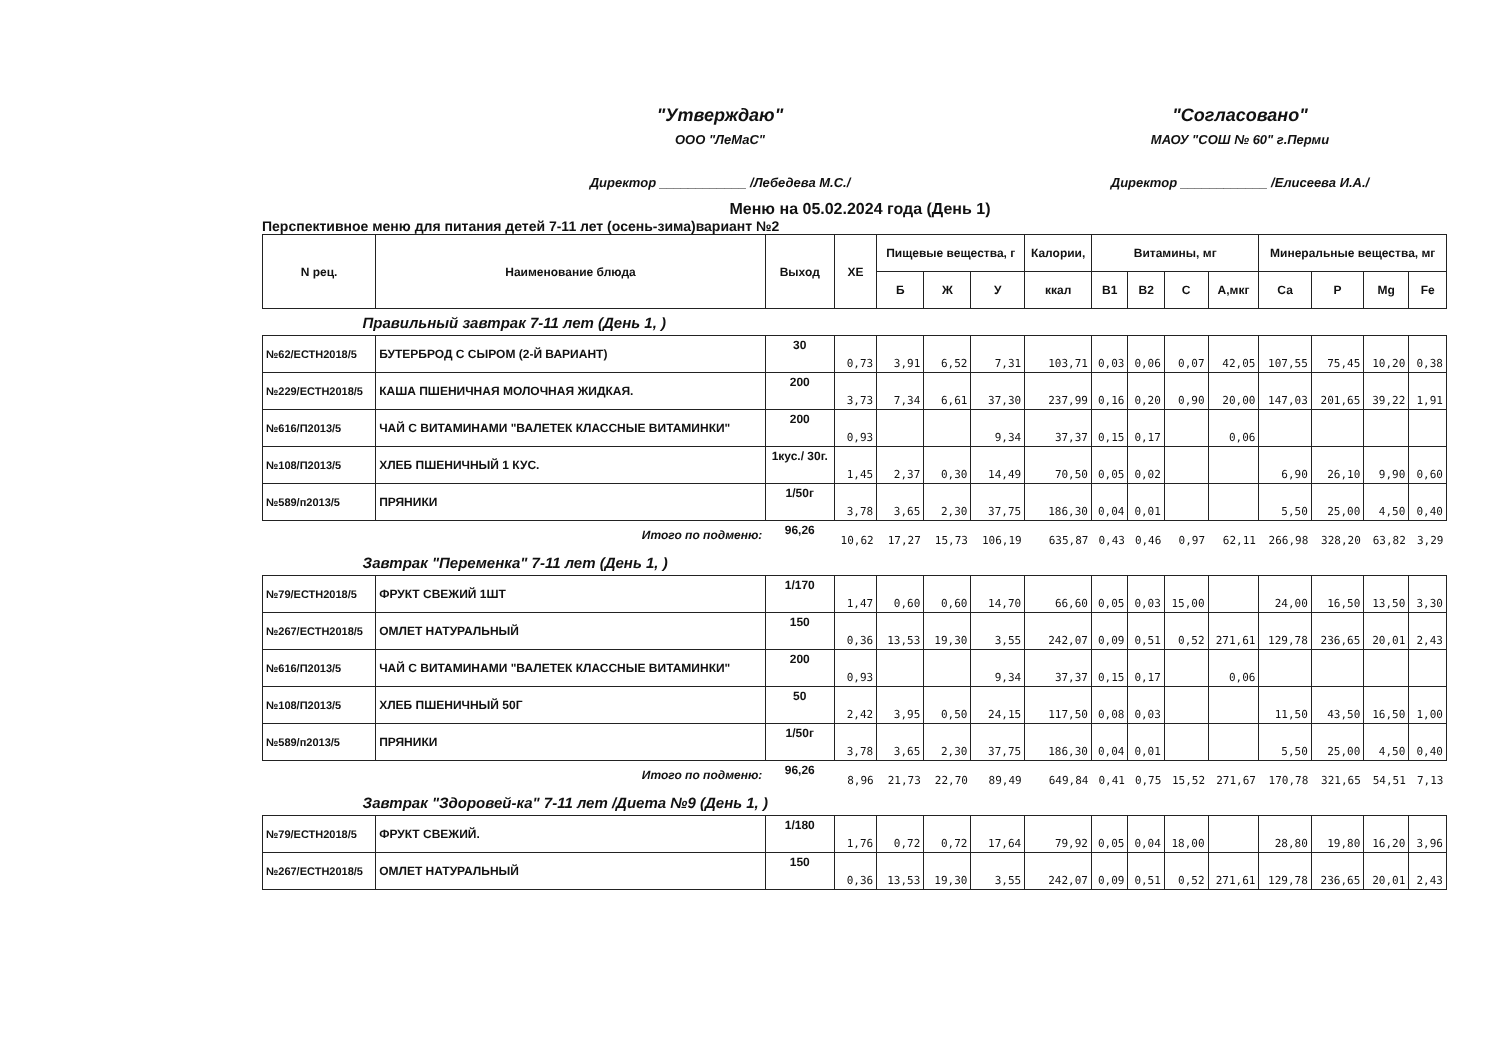"Утверждаю"
ООО "ЛеМаС"
Директор ____________ /Лебедева М.С./
"Согласовано"
МАОУ "СОШ № 60" г.Перми
Директор ____________ /Елисеева И.А./
Меню на 05.02.2024 года (День 1)
Перспективное меню для питания детей 7-11 лет (осень-зима)вариант №2
| N рец. | Наименование блюда | Выход | ХЕ | Пищевые вещества, г | | | Калории, | Витамины, мг | | | | Минеральные вещества, мг | | | |
| --- | --- | --- | --- | --- | --- | --- | --- | --- | --- | --- | --- | --- | --- | --- | --- |
| | | | | Б | Ж | У | ккал | В1 | В2 | С | А,мкг | Са | Р | Mg | Fe |
| Правильный завтрак 7-11 лет (День 1, ) | | | | | | | | | | | | | | | |
| №62/ЕСТН2018/5 | БУТЕРБРОД С СЫРОМ (2-Й ВАРИАНТ) | 30 | 0,73 | 3,91 | 6,52 | 7,31 | 103,71 | 0,03 | 0,06 | 0,07 | 42,05 | 107,55 | 75,45 | 10,20 | 0,38 |
| №229/ЕСТН2018/5 | КАША ПШЕНИЧНАЯ МОЛОЧНАЯ ЖИДКАЯ. | 200 | 3,73 | 7,34 | 6,61 | 37,30 | 237,99 | 0,16 | 0,20 | 0,90 | 20,00 | 147,03 | 201,65 | 39,22 | 1,91 |
| №616/П2013/5 | ЧАЙ С ВИТАМИНАМИ "ВАЛЕТЕК КЛАССНЫЕ ВИТАМИНКИ" | 200 | 0,93 | | | 9,34 | 37,37 | 0,15 | 0,17 | | 0,06 | | | | |
| №108/П2013/5 | ХЛЕБ ПШЕНИЧНЫЙ 1 КУС. | 1кус./ 30г. | 1,45 | 2,37 | 0,30 | 14,49 | 70,50 | 0,05 | 0,02 | | | 6,90 | 26,10 | 9,90 | 0,60 |
| №589/п2013/5 | ПРЯНИКИ | 1/50г | 3,78 | 3,65 | 2,30 | 37,75 | 186,30 | 0,04 | 0,01 | | | 5,50 | 25,00 | 4,50 | 0,40 |
| | Итого по подменю: | 96,26 | 10,62 | 17,27 | 15,73 | 106,19 | 635,87 | 0,43 | 0,46 | 0,97 | 62,11 | 266,98 | 328,20 | 63,82 | 3,29 |
| Завтрак "Переменка" 7-11 лет (День 1, ) | | | | | | | | | | | | | | | |
| №79/ЕСТН2018/5 | ФРУКТ СВЕЖИЙ 1ШТ | 1/170 | 1,47 | 0,60 | 0,60 | 14,70 | 66,60 | 0,05 | 0,03 | 15,00 | | 24,00 | 16,50 | 13,50 | 3,30 |
| №267/ЕСТН2018/5 | ОМЛЕТ НАТУРАЛЬНЫЙ | 150 | 0,36 | 13,53 | 19,30 | 3,55 | 242,07 | 0,09 | 0,51 | 0,52 | 271,61 | 129,78 | 236,65 | 20,01 | 2,43 |
| №616/П2013/5 | ЧАЙ С ВИТАМИНАМИ "ВАЛЕТЕК КЛАССНЫЕ ВИТАМИНКИ" | 200 | 0,93 | | | 9,34 | 37,37 | 0,15 | 0,17 | | 0,06 | | | | |
| №108/П2013/5 | ХЛЕБ ПШЕНИЧНЫЙ 50Г | 50 | 2,42 | 3,95 | 0,50 | 24,15 | 117,50 | 0,08 | 0,03 | | | 11,50 | 43,50 | 16,50 | 1,00 |
| №589/п2013/5 | ПРЯНИКИ | 1/50г | 3,78 | 3,65 | 2,30 | 37,75 | 186,30 | 0,04 | 0,01 | | | 5,50 | 25,00 | 4,50 | 0,40 |
| | Итого по подменю: | 96,26 | 8,96 | 21,73 | 22,70 | 89,49 | 649,84 | 0,41 | 0,75 | 15,52 | 271,67 | 170,78 | 321,65 | 54,51 | 7,13 |
| Завтрак "Здоровей-ка" 7-11 лет /Диета №9 (День 1, ) | | | | | | | | | | | | | | | |
| №79/ЕСТН2018/5 | ФРУКТ СВЕЖИЙ. | 1/180 | 1,76 | 0,72 | 0,72 | 17,64 | 79,92 | 0,05 | 0,04 | 18,00 | | 28,80 | 19,80 | 16,20 | 3,96 |
| №267/ЕСТН2018/5 | ОМЛЕТ НАТУРАЛЬНЫЙ | 150 | 0,36 | 13,53 | 19,30 | 3,55 | 242,07 | 0,09 | 0,51 | 0,52 | 271,61 | 129,78 | 236,65 | 20,01 | 2,43 |